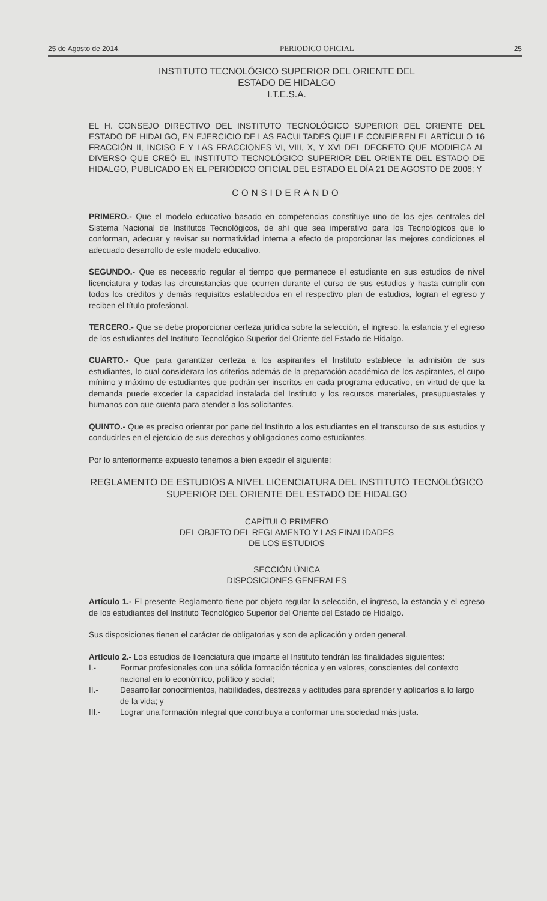25 de Agosto de 2014. PERIODICO OFICIAL 25
INSTITUTO TECNOLÓGICO SUPERIOR DEL ORIENTE DEL
ESTADO DE HIDALGO
I.T.E.S.A.
EL H. CONSEJO DIRECTIVO DEL INSTITUTO TECNOLÓGICO SUPERIOR DEL ORIENTE DEL ESTADO DE HIDALGO, EN EJERCICIO DE LAS FACULTADES QUE LE CONFIEREN EL ARTÍCULO 16 FRACCIÓN II, INCISO F Y LAS FRACCIONES VI, VIII, X, Y XVI DEL DECRETO QUE MODIFICA AL DIVERSO QUE CREÓ EL INSTITUTO TECNOLÓGICO SUPERIOR DEL ORIENTE DEL ESTADO DE HIDALGO, PUBLICADO EN EL PERIÓDICO OFICIAL DEL ESTADO EL DÍA 21 DE AGOSTO DE 2006; Y
CONSIDERANDO
PRIMERO.- Que el modelo educativo basado en competencias constituye uno de los ejes centrales del Sistema Nacional de Institutos Tecnológicos, de ahí que sea imperativo para los Tecnológicos que lo conforman, adecuar y revisar su normatividad interna a efecto de proporcionar las mejores condiciones el adecuado desarrollo de este modelo educativo.
SEGUNDO.- Que es necesario regular el tiempo que permanece el estudiante en sus estudios de nivel licenciatura y todas las circunstancias que ocurren durante el curso de sus estudios y hasta cumplir con todos los créditos y demás requisitos establecidos en el respectivo plan de estudios, logran el egreso y reciben el título profesional.
TERCERO.- Que se debe proporcionar certeza jurídica sobre la selección, el ingreso, la estancia y el egreso de los estudiantes del Instituto Tecnológico Superior del Oriente del Estado de Hidalgo.
CUARTO.- Que para garantizar certeza a los aspirantes el Instituto establece la admisión de sus estudiantes, lo cual considerara los criterios además de la preparación académica de los aspirantes, el cupo mínimo y máximo de estudiantes que podrán ser inscritos en cada programa educativo, en virtud de que la demanda puede exceder la capacidad instalada del Instituto y los recursos materiales, presupuestales y humanos con que cuenta para atender a los solicitantes.
QUINTO.- Que es preciso orientar por parte del Instituto a los estudiantes en el transcurso de sus estudios y conducirles en el ejercicio de sus derechos y obligaciones como estudiantes.
Por lo anteriormente expuesto tenemos a bien expedir el siguiente:
REGLAMENTO DE ESTUDIOS A NIVEL LICENCIATURA DEL INSTITUTO TECNOLÓGICO SUPERIOR DEL ORIENTE DEL ESTADO DE HIDALGO
CAPÍTULO PRIMERO
DEL OBJETO DEL REGLAMENTO Y LAS FINALIDADES
DE LOS ESTUDIOS
SECCIÓN ÚNICA
DISPOSICIONES GENERALES
Artículo 1.- El presente Reglamento tiene por objeto regular la selección, el ingreso, la estancia y el egreso de los estudiantes del Instituto Tecnológico Superior del Oriente del Estado de Hidalgo.
Sus disposiciones tienen el carácter de obligatorias y son de aplicación y orden general.
Artículo 2.- Los estudios de licenciatura que imparte el Instituto tendrán las finalidades siguientes:
I.- Formar profesionales con una sólida formación técnica y en valores, conscientes del contexto nacional en lo económico, político y social;
II.- Desarrollar conocimientos, habilidades, destrezas y actitudes para aprender y aplicarlos a lo largo de la vida; y
III.- Lograr una formación integral que contribuya a conformar una sociedad más justa.